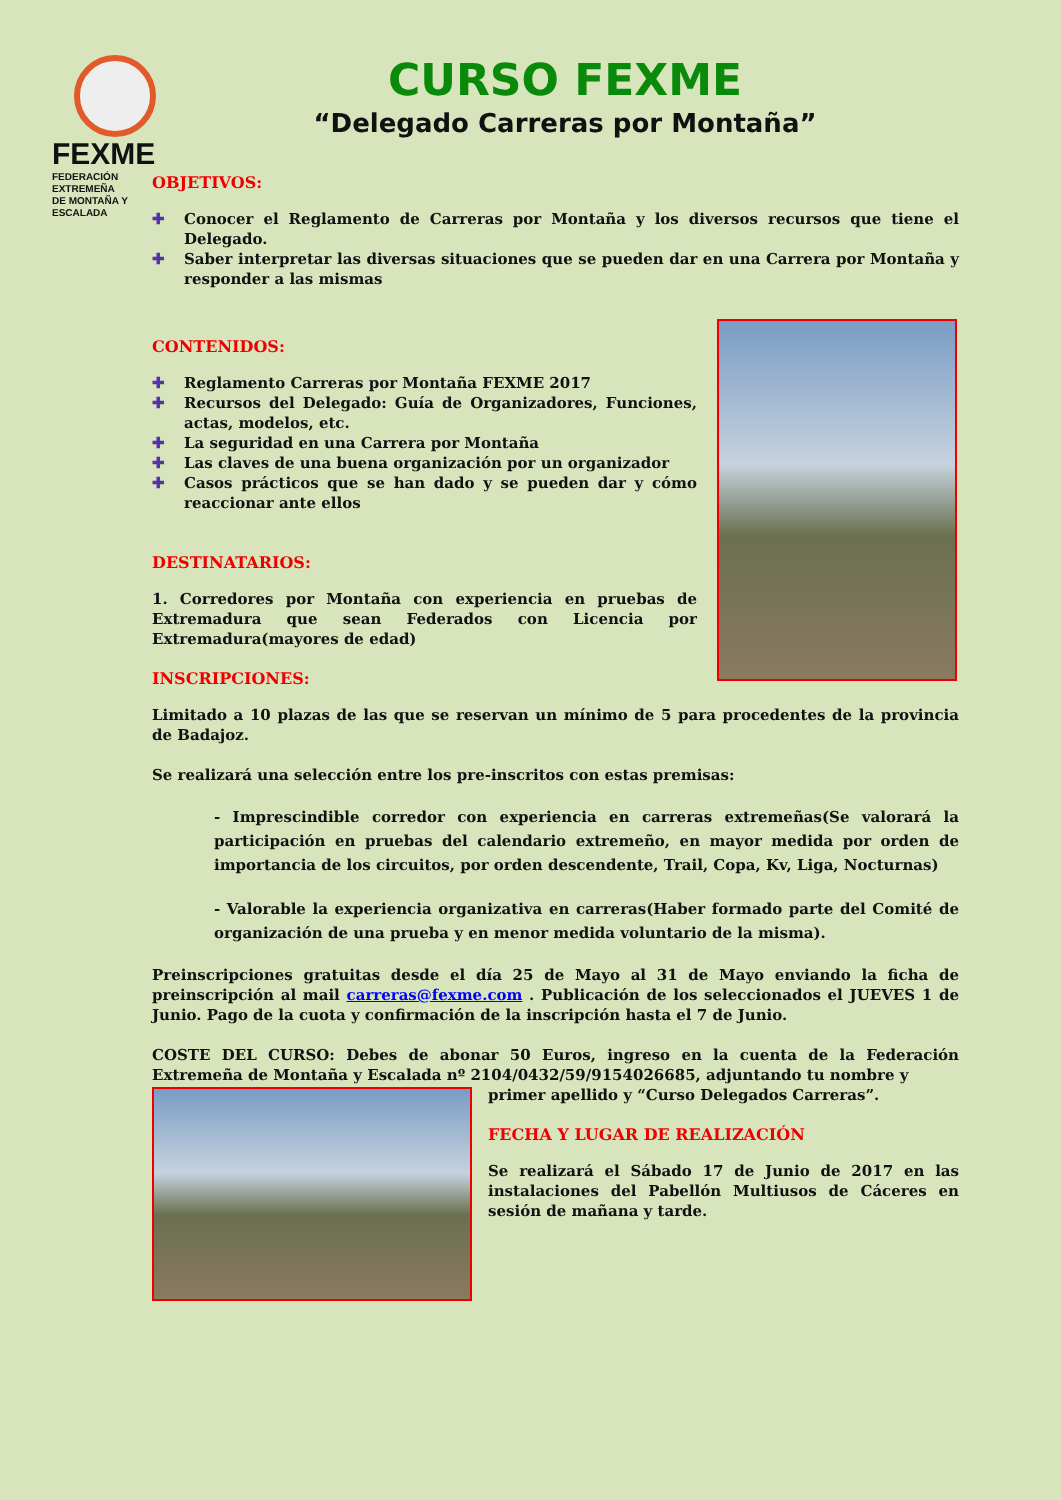FEXME
FEDERACIÓN EXTREMEÑA
DE MONTAÑA Y ESCALADA
CURSO FEXME
“Delegado Carreras por Montaña”
OBJETIVOS:
✚ Conocer el Reglamento de Carreras por Montaña y los diversos recursos que tiene el Delegado.
✚ Saber interpretar las diversas situaciones que se pueden dar en una Carrera por Montaña y responder a las mismas
CONTENIDOS:
✚ Reglamento Carreras por Montaña FEXME 2017
✚ Recursos del Delegado: Guía de Organizadores, Funciones, actas, modelos, etc.
✚ La seguridad en una Carrera por Montaña
✚ Las claves de una buena organización por un organizador
✚ Casos prácticos que se han dado y se pueden dar y cómo reaccionar ante ellos
DESTINATARIOS:
1. Corredores por Montaña con experiencia en pruebas de Extremadura que sean Federados con Licencia por Extremadura(mayores de edad)
INSCRIPCIONES:
Limitado a 10 plazas de las que se reservan un mínimo de 5 para procedentes de la provincia de Badajoz.
Se realizará una selección entre los pre-inscritos con estas premisas:
- Imprescindible corredor con experiencia en carreras extremeñas(Se valorará la participación en pruebas del calendario extremeño, en mayor medida por orden de importancia de los circuitos, por orden descendente, Trail, Copa, Kv, Liga, Nocturnas)
- Valorable la experiencia organizativa en carreras(Haber formado parte del Comité de organización de una prueba y en menor medida voluntario de la misma).
Preinscripciones gratuitas desde el día 25 de Mayo al 31 de Mayo enviando la ficha de preinscripción al mail carreras@fexme.com . Publicación de los seleccionados el JUEVES 1 de Junio. Pago de la cuota y confirmación de la inscripción hasta el 7 de Junio.
COSTE DEL CURSO: Debes de abonar 50 Euros, ingreso en la cuenta de la Federación Extremeña de Montaña y Escalada nº 2104/0432/59/9154026685, adjuntando tu nombre y
primer apellido y “Curso Delegados Carreras”.
FECHA Y LUGAR DE REALIZACIÓN
Se realizará el Sábado 17 de Junio de 2017 en las instalaciones del Pabellón Multiusos de Cáceres en sesión de mañana y tarde.